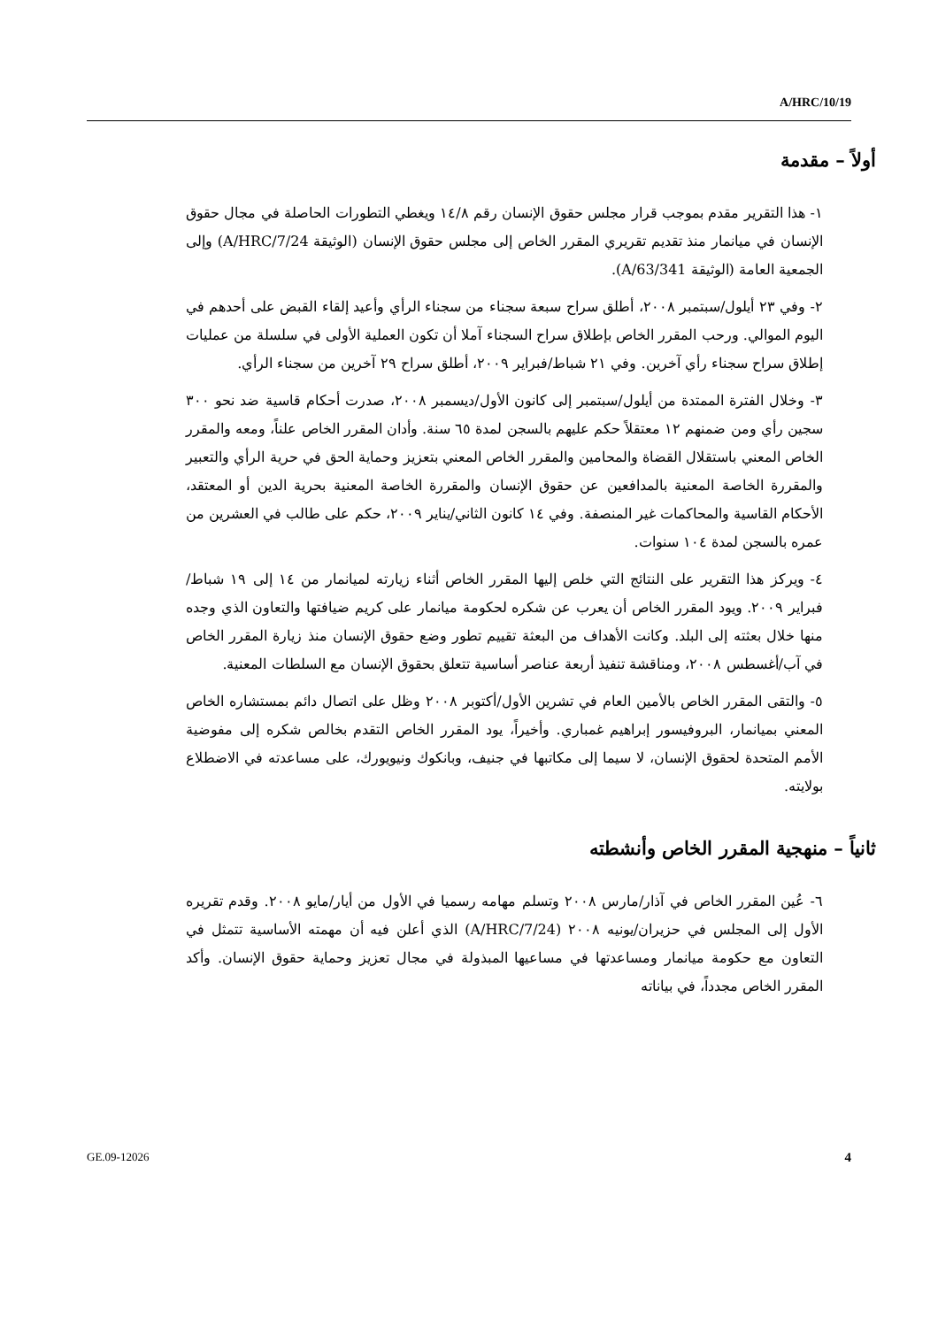A/HRC/10/19
أولاً – مقدمة
١- هذا التقرير مقدم بموجب قرار مجلس حقوق الإنسان رقم ١٤/٨ ويغطي التطورات الحاصلة في مجال حقوق الإنسان في ميانمار منذ تقديم تقريري المقرر الخاص إلى مجلس حقوق الإنسان (الوثيقة A/HRC/7/24) وإلى الجمعية العامة (الوثيقة A/63/341).
٢- وفي ٢٣ أيلول/سبتمبر ٢٠٠٨، أطلق سراح سبعة سجناء من سجناء الرأي وأعيد إلقاء القبض على أحدهم في اليوم الموالي. ورحب المقرر الخاص بإطلاق سراح السجناء آملا أن تكون العملية الأولى في سلسلة من عمليات إطلاق سراح سجناء رأي آخرين. وفي ٢١ شباط/فبراير ٢٠٠٩، أطلق سراح ٢٩ آخرين من سجناء الرأي.
٣- وخلال الفترة الممتدة من أيلول/سبتمبر إلى كانون الأول/ديسمبر ٢٠٠٨، صدرت أحكام قاسية ضد نحو ٣٠٠ سجين رأي ومن ضمنهم ١٢ معتقلاً حكم عليهم بالسجن لمدة ٦٥ سنة. وأدان المقرر الخاص علناً، ومعه والمقرر الخاص المعني باستقلال القضاة والمحامين والمقرر الخاص المعني بتعزيز وحماية الحق في حرية الرأي والتعبير والمقررة الخاصة المعنية بالمدافعين عن حقوق الإنسان والمقررة الخاصة المعنية بحرية الدين أو المعتقد، الأحكام القاسية والمحاكمات غير المنصفة. وفي ١٤ كانون الثاني/يناير ٢٠٠٩، حكم على طالب في العشرين من عمره بالسجن لمدة ١٠٤ سنوات.
٤- ويركز هذا التقرير على النتائج التي خلص إليها المقرر الخاص أثناء زيارته لميانمار من ١٤ إلى ١٩ شباط/فبراير ٢٠٠٩. ويود المقرر الخاص أن يعرب عن شكره لحكومة ميانمار على كريم ضيافتها والتعاون الذي وجده منها خلال بعثته إلى البلد. وكانت الأهداف من البعثة تقييم تطور وضع حقوق الإنسان منذ زيارة المقرر الخاص في آب/أغسطس ٢٠٠٨، ومناقشة تنفيذ أربعة عناصر أساسية تتعلق بحقوق الإنسان مع السلطات المعنية.
٥- والتقى المقرر الخاص بالأمين العام في تشرين الأول/أكتوبر ٢٠٠٨ وظل على اتصال دائم بمستشاره الخاص المعني بميانمار، البروفيسور إبراهيم غمباري. وأخيراً، يود المقرر الخاص التقدم بخالص شكره إلى مفوضية الأمم المتحدة لحقوق الإنسان، لا سيما إلى مكاتبها في جنيف، وبانكوك ونيويورك، على مساعدته في الاضطلاع بولايته.
ثانياً – منهجية المقرر الخاص وأنشطته
٦- عُين المقرر الخاص في آذار/مارس ٢٠٠٨ وتسلم مهامه رسميا في الأول من أيار/مايو ٢٠٠٨. وقدم تقريره الأول إلى المجلس في حزيران/يونيه ٢٠٠٨ (A/HRC/7/24) الذي أعلن فيه أن مهمته الأساسية تتمثل في التعاون مع حكومة ميانمار ومساعدتها في مساعيها المبذولة في مجال تعزيز وحماية حقوق الإنسان. وأكد المقرر الخاص مجدداً، في بياناته
GE.09-12026 4